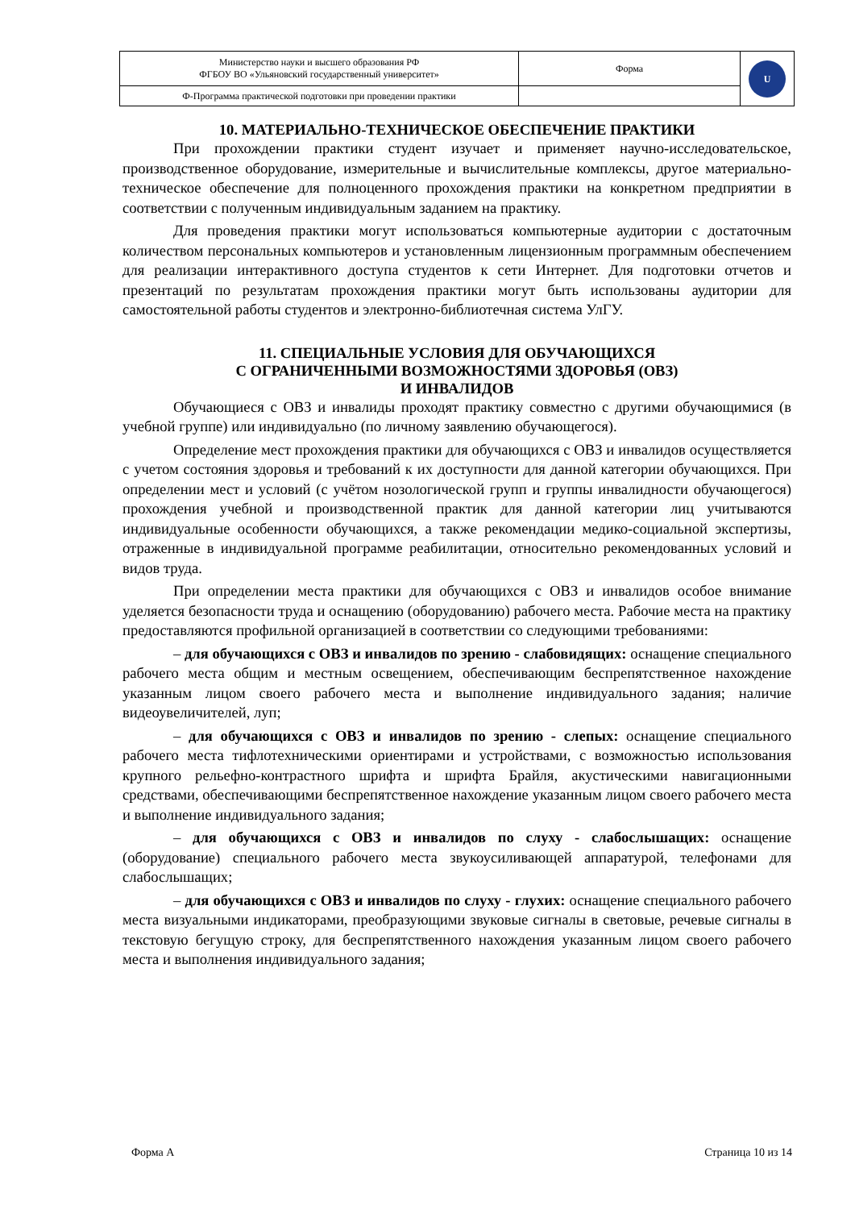| Министерство науки и высшего образования РФ ФГБОУ ВО «Ульяновский государственный университет» | Форма | U |
| Ф-Программа практической подготовки при проведении практики | | |
10. МАТЕРИАЛЬНО-ТЕХНИЧЕСКОЕ ОБЕСПЕЧЕНИЕ ПРАКТИКИ
При прохождении практики студент изучает и применяет научно-исследовательское, производственное оборудование, измерительные и вычислительные комплексы, другое материально-техническое обеспечение для полноценного прохождения практики на конкретном предприятии в соответствии с полученным индивидуальным заданием на практику.
Для проведения практики могут использоваться компьютерные аудитории с достаточным количеством персональных компьютеров и установленным лицензионным программным обеспечением для реализации интерактивного доступа студентов к сети Интернет. Для подготовки отчетов и презентаций по результатам прохождения практики могут быть использованы аудитории для самостоятельной работы студентов и электронно-библиотечная система УлГУ.
11. СПЕЦИАЛЬНЫЕ УСЛОВИЯ ДЛЯ ОБУЧАЮЩИХСЯ
С ОГРАНИЧЕННЫМИ ВОЗМОЖНОСТЯМИ ЗДОРОВЬЯ (ОВЗ)
И ИНВАЛИДОВ
Обучающиеся с ОВЗ и инвалиды проходят практику совместно с другими обучающимися (в учебной группе) или индивидуально (по личному заявлению обучающегося).
Определение мест прохождения практики для обучающихся с ОВЗ и инвалидов осуществляется с учетом состояния здоровья и требований к их доступности для данной категории обучающихся. При определении мест и условий (с учётом нозологической групп и группы инвалидности обучающегося) прохождения учебной и производственной практик для данной категории лиц учитываются индивидуальные особенности обучающихся, а также рекомендации медико-социальной экспертизы, отраженные в индивидуальной программе реабилитации, относительно рекомендованных условий и видов труда.
При определении места практики для обучающихся с ОВЗ и инвалидов особое внимание уделяется безопасности труда и оснащению (оборудованию) рабочего места. Рабочие места на практику предоставляются профильной организацией в соответствии со следующими требованиями:
– для обучающихся с ОВЗ и инвалидов по зрению - слабовидящих: оснащение специального рабочего места общим и местным освещением, обеспечивающим беспрепятственное нахождение указанным лицом своего рабочего места и выполнение индивидуального задания; наличие видеоувеличителей, луп;
– для обучающихся с ОВЗ и инвалидов по зрению - слепых: оснащение специального рабочего места тифлотехническими ориентирами и устройствами, с возможностью использования крупного рельефно-контрастного шрифта и шрифта Брайля, акустическими навигационными средствами, обеспечивающими беспрепятственное нахождение указанным лицом своего рабочего места и выполнение индивидуального задания;
– для обучающихся с ОВЗ и инвалидов по слуху - слабослышащих: оснащение (оборудование) специального рабочего места звукоусиливающей аппаратурой, телефонами для слабослышащих;
– для обучающихся с ОВЗ и инвалидов по слуху - глухих: оснащение специального рабочего места визуальными индикаторами, преобразующими звуковые сигналы в световые, речевые сигналы в текстовую бегущую строку, для беспрепятственного нахождения указанным лицом своего рабочего места и выполнения индивидуального задания;
Форма А Страница 10 из 14